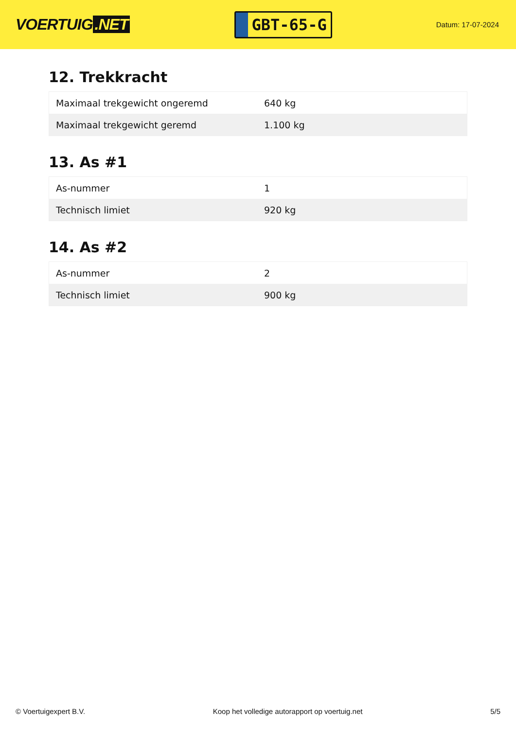VOERTUIG.NET
GBT-65-G
Datum: 17-07-2024
12. Trekkracht
| Maximaal trekgewicht ongeremd | 640 kg |
| Maximaal trekgewicht geremd | 1.100 kg |
13. As #1
| As-nummer | 1 |
| Technisch limiet | 920 kg |
14. As #2
| As-nummer | 2 |
| Technisch limiet | 900 kg |
© Voertuigexpert B.V. Koop het volledige autorapport op voertuig.net 5/5